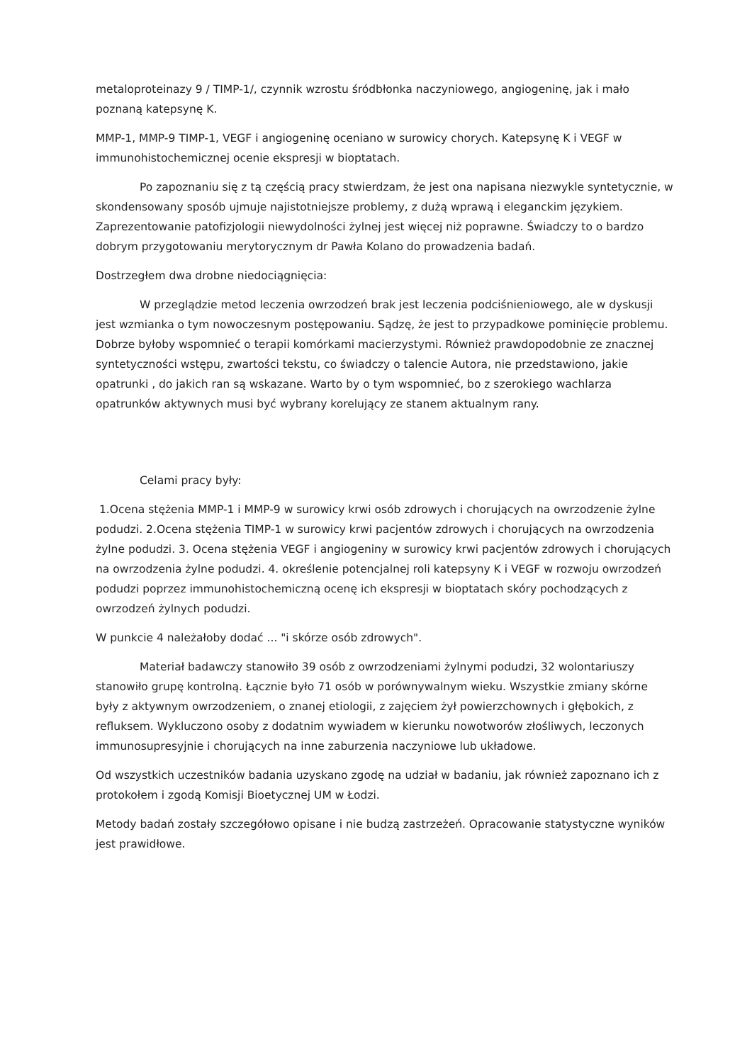metaloproteinazy 9 / TIMP-1/, czynnik wzrostu śródbłonka naczyniowego, angiogeninę, jak i mało poznaną katepsynę K.
MMP-1, MMP-9 TIMP-1, VEGF i angiogeninę oceniano w surowicy chorych. Katepsynę K i VEGF w immunohistochemicznej ocenie ekspresji w bioptatach.
Po zapoznaniu się z tą częścią pracy stwierdzam, że jest ona napisana niezwykle syntetycznie, w skondensowany sposób ujmuje najistotniejsze problemy, z dużą wprawą i eleganckim językiem. Zaprezentowanie patofizjologii niewydolności żylnej jest więcej niż poprawne. Świadczy to o bardzo dobrym przygotowaniu merytorycznym dr Pawła Kolano do prowadzenia badań.
Dostrzegłem dwa drobne niedociągnięcia:
W przeglądzie metod leczenia owrzodzeń brak jest leczenia podciśnieniowego, ale w dyskusji jest wzmianka o tym nowoczesnym postępowaniu. Sądzę, że jest to przypadkowe pominięcie problemu. Dobrze byłoby wspomnieć o terapii komórkami macierzystymi. Również prawdopodobnie ze znacznej syntetyczności wstępu, zwartości tekstu, co świadczy o talencie Autora, nie przedstawiono, jakie opatrunki , do jakich ran są wskazane. Warto by o tym wspomnieć, bo z szerokiego wachlarza opatrunków aktywnych musi być wybrany korelujący ze stanem aktualnym rany.
Celami pracy były:
1.Ocena stężenia MMP-1 i MMP-9 w surowicy krwi osób zdrowych i chorujących na owrzodzenie żylne podudzi. 2.Ocena stężenia TIMP-1 w surowicy krwi pacjentów zdrowych i chorujących na owrzodzenia żylne podudzi. 3. Ocena stężenia VEGF i angiogeniny w surowicy krwi pacjentów zdrowych i chorujących na owrzodzenia żylne podudzi. 4. określenie potencjalnej roli katepsyny K i VEGF w rozwoju owrzodzeń podudzi poprzez immunohistochemiczną ocenę ich ekspresji w bioptatach skóry pochodzących z owrzodzeń żylnych podudzi.
W punkcie 4 należałoby dodać ... "i skórze osób zdrowych".
Materiał badawczy stanowiło 39 osób z owrzodzeniami żylnymi podudzi, 32 wolontariuszy stanowiło grupę kontrolną. Łącznie było 71 osób w porównywalnym wieku. Wszystkie zmiany skórne były z aktywnym owrzodzeniem, o znanej etiologii, z zajęciem żył powierzchownych i głębokich, z refluksem. Wykluczono osoby z dodatnim wywiadem w kierunku nowotworów złośliwych, leczonych immunosupresyjnie i chorujących na inne zaburzenia naczyniowe lub układowe.
Od wszystkich uczestników badania uzyskano zgodę na udział w badaniu, jak również zapoznano ich z protokołem i zgodą Komisji Bioetycznej UM w Łodzi.
Metody badań zostały szczegółowo opisane i nie budzą zastrzeżeń. Opracowanie statystyczne wyników jest prawidłowe.